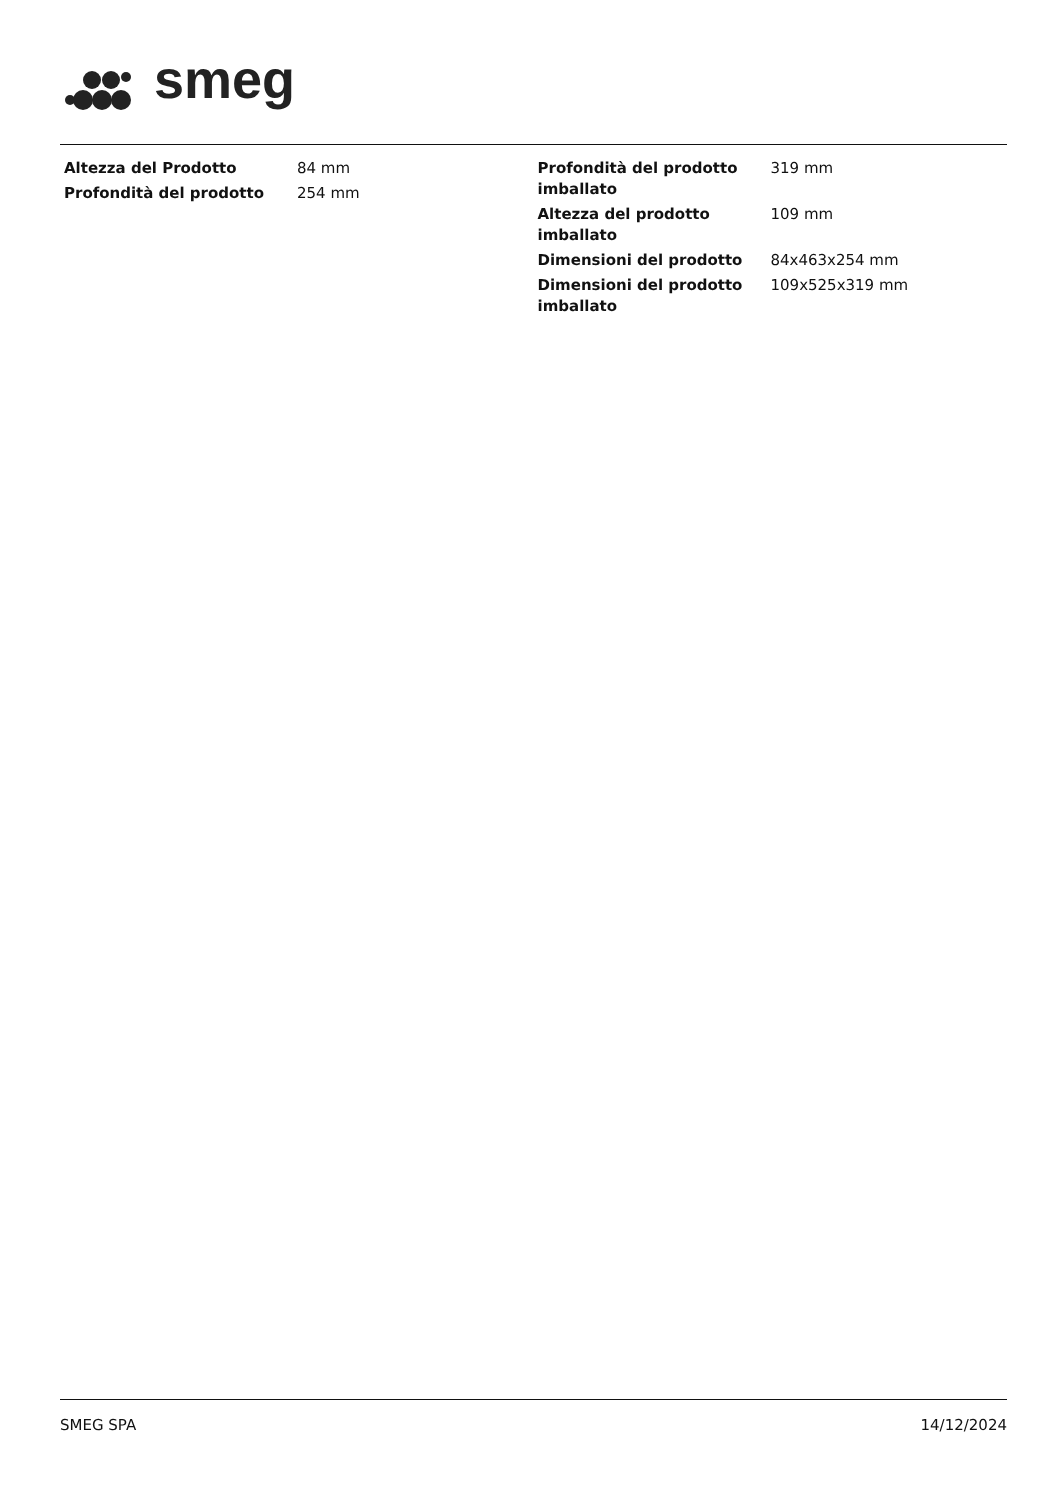smeg
| Altezza del Prodotto | 84 mm |
| Profondità del prodotto | 254 mm |
| Profondità del prodotto imballato | 319 mm |
| Altezza del prodotto imballato | 109 mm |
| Dimensioni del prodotto | 84x463x254 mm |
| Dimensioni del prodotto imballato | 109x525x319 mm |
SMEG SPA 14/12/2024